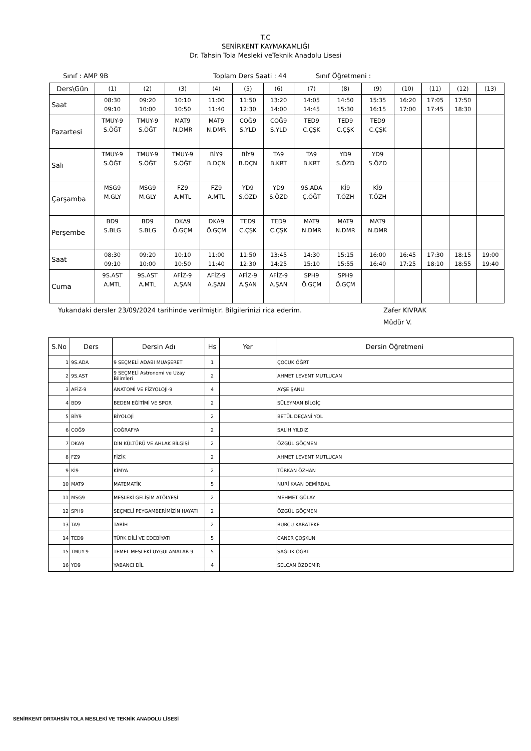T.C
SENİRKENT KAYMAKAMLIĞI
Dr. Tahsin Tola Mesleki veTeknik Anadolu Lisesi
Sınıf : AMP 9B Toplam Ders Saati : 44 Sınıf Öğretmeni :
| Ders\Gün | (1) | (2) | (3) | (4) | (5) | (6) | (7) | (8) | (9) | (10) | (11) | (12) | (13) |
| Saat | 08:30 09:10 | 09:20 10:00 | 10:10 10:50 | 11:00 11:40 | 11:50 12:30 | 13:20 14:00 | 14:05 14:45 | 14:50 15:30 | 15:35 16:15 | 16:20 17:00 | 17:05 17:45 | 17:50 18:30 | |
| Pazartesi | TMUY-9 S.ÖĞT | TMUY-9 S.ÖĞT | MAT9 N.DMR | MAT9 N.DMR | COĞ9 S.YLD | COĞ9 S.YLD | TED9 C.ÇŞK | TED9 C.ÇŞK | TED9 C.ÇŞK | | | | |
| Salı | TMUY-9 S.ÖĞT | TMUY-9 S.ÖĞT | TMUY-9 S.ÖĞT | BİY9 B.DÇN | BİY9 B.DÇN | TA9 B.KRT | TA9 B.KRT | YD9 S.ÖZD | YD9 S.ÖZD | | | | |
| Çarşamba | MSG9 M.GLY | MSG9 M.GLY | FZ9 A.MTL | FZ9 A.MTL | YD9 S.ÖZD | YD9 S.ÖZD | 9S.ADA Ç.ÖĞT | Kİ9 T.ÖZH | Kİ9 T.ÖZH | | | | |
| Perşembe | BD9 S.BLG | BD9 S.BLG | DKA9 Ö.GÇM | DKA9 Ö.GÇM | TED9 C.ÇŞK | TED9 C.ÇŞK | MAT9 N.DMR | MAT9 N.DMR | MAT9 N.DMR | | | | |
| Saat | 08:30 09:10 | 09:20 10:00 | 10:10 10:50 | 11:00 11:40 | 11:50 12:30 | 13:45 14:25 | 14:30 15:10 | 15:15 15:55 | 16:00 16:40 | 16:45 17:25 | 17:30 18:10 | 18:15 18:55 | 19:00 19:40 |
| Cuma | 9S.AST A.MTL | 9S.AST A.MTL | AFİZ-9 A.ŞAN | AFİZ-9 A.ŞAN | AFİZ-9 A.ŞAN | AFİZ-9 A.ŞAN | SPH9 Ö.GÇM | SPH9 Ö.GÇM | | | | | |
Yukarıdaki dersler 23/09/2024 tarihinde verilmiştir. Bilgilerinizi rica ederim. Zafer KIVRAK
Müdür V.
| S.No | Ders | Dersin Adı | Hs | Yer | Dersin Öğretmeni |
| --- | --- | --- | --- | --- | --- |
| 1 | 9S.ADA | 9 SEÇMELİ ADABI MUAŞERET | 1 | | ÇOCUK ÖĞRT |
| 2 | 9S.AST | 9 SEÇMELİ Astronomi ve Uzay Bilimleri | 2 | | AHMET LEVENT MUTLUCAN |
| 3 | AFİZ-9 | ANATOMİ VE FİZYOLOJİ-9 | 4 | | AYŞE ŞANLI |
| 4 | BD9 | BEDEN EĞİTİMİ VE SPOR | 2 | | SÜLEYMAN BİLGİÇ |
| 5 | BİY9 | BİYOLOJİ | 2 | | BETÜL DEÇANİ YOL |
| 6 | COĞ9 | COĞRAFYA | 2 | | SALİH YILDIZ |
| 7 | DKA9 | DİN KÜLTÜRÜ VE AHLAK BİLGİSİ | 2 | | ÖZGÜL GÖÇMEN |
| 8 | FZ9 | FİZİK | 2 | | AHMET LEVENT MUTLUCAN |
| 9 | Kİ9 | KİMYA | 2 | | TÜRKAN ÖZHAN |
| 10 | MAT9 | MATEMATİK | 5 | | NURİ KAAN DEMİRDAL |
| 11 | MSG9 | MESLEKİ GELİŞİM ATÖLYESİ | 2 | | MEHMET GÜLAY |
| 12 | SPH9 | SEÇMELİ PEYGAMBERİMİZİN HAYATI | 2 | | ÖZGÜL GÖÇMEN |
| 13 | TA9 | TARİH | 2 | | BURCU KARATEKE |
| 14 | TED9 | TÜRK DİLİ VE EDEBİYATI | 5 | | CANER ÇOŞKUN |
| 15 | TMUY-9 | TEMEL MESLEKİ UYGULAMALAR-9 | 5 | | SAĞLIK ÖĞRT |
| 16 | YD9 | YABANCI DİL | 4 | | SELCAN ÖZDEMİR |
SENİRKENT DRTAHSİN TOLA MESLEKİ VE TEKNİK ANADOLU LİSESİ